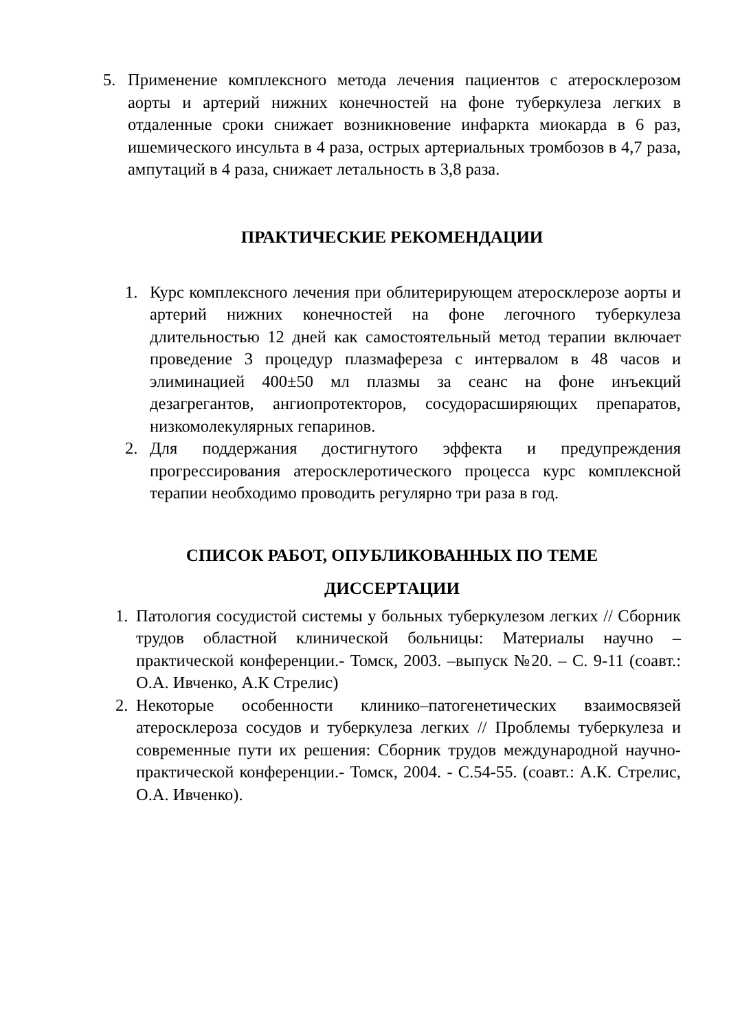5. Применение комплексного метода лечения пациентов с атеросклерозом аорты и артерий нижних конечностей на фоне туберкулеза легких в отдаленные сроки снижает возникновение инфаркта миокарда в 6 раз, ишемического инсульта в 4 раза, острых артериальных тромбозов в 4,7 раза, ампутаций в 4 раза, снижает летальность в 3,8 раза.
ПРАКТИЧЕСКИЕ РЕКОМЕНДАЦИИ
1. Курс комплексного лечения при облитерирующем атеросклерозе аорты и артерий нижних конечностей на фоне легочного туберкулеза длительностью 12 дней как самостоятельный метод терапии включает проведение 3 процедур плазмафереза с интервалом в 48 часов и элиминацией 400±50 мл плазмы за сеанс на фоне инъекций дезагрегантов, ангиопротекторов, сосудорасширяющих препаратов, низкомолекулярных гепаринов.
2. Для поддержания достигнутого эффекта и предупреждения прогрессирования атеросклеротического процесса курс комплексной терапии необходимо проводить регулярно три раза в год.
СПИСОК РАБОТ, ОПУБЛИКОВАННЫХ ПО ТЕМЕ
ДИССЕРТАЦИИ
1. Патология сосудистой системы у больных туберкулезом легких // Сборник трудов областной клинической больницы: Материалы научно – практической конференции.- Томск, 2003. –выпуск №20. – С. 9-11 (соавт.: О.А. Ивченко, А.К Стрелис)
2. Некоторые особенности клинико–патогенетических взаимосвязей атеросклероза сосудов и туберкулеза легких // Проблемы туберкулеза и современные пути их решения: Сборник трудов международной научно-практической конференции.- Томск, 2004. - С.54-55. (соавт.: А.К. Стрелис, О.А. Ивченко).